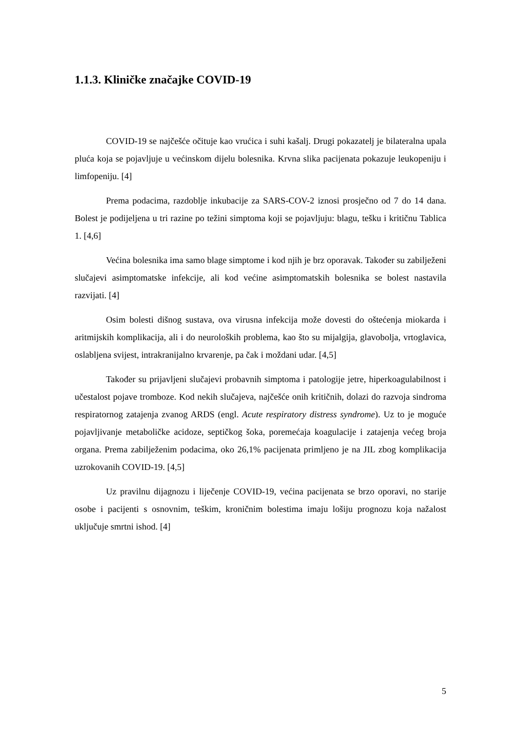1.1.3. Kliničke značajke COVID-19
COVID-19 se najčešće očituje kao vrućica i suhi kašalj. Drugi pokazatelj je bilateralna upala pluća koja se pojavljuje u većinskom dijelu bolesnika. Krvna slika pacijenata pokazuje leukopeniju i limfopeniju. [4]
Prema podacima, razdoblje inkubacije za SARS-COV-2 iznosi prosječno od 7 do 14 dana. Bolest je podijeljena u tri razine po težini simptoma koji se pojavljuju: blagu, tešku i kritičnu Tablica 1. [4,6]
Većina bolesnika ima samo blage simptome i kod njih je brz oporavak. Također su zabilježeni slučajevi asimptomatske infekcije, ali kod većine asimptomatskih bolesnika se bolest nastavila razvijati. [4]
Osim bolesti dišnog sustava, ova virusna infekcija može dovesti do oštećenja miokarda i aritmijskih komplikacija, ali i do neuroloških problema, kao što su mijalgija, glavobolja, vrtoglavica, oslabljena svijest, intrakranijalno krvarenje, pa čak i moždani udar. [4,5]
Također su prijavljeni slučajevi probavnih simptoma i patologije jetre, hiperkoagulabilnost i učestalost pojave tromboze. Kod nekih slučajeva, najčešće onih kritičnih, dolazi do razvoja sindroma respiratornog zatajenja zvanog ARDS (engl. Acute respiratory distress syndrome). Uz to je moguće pojavljivanje metaboličke acidoze, septičkog šoka, poremećaja koagulacije i zatajenja većeg broja organa. Prema zabilježenim podacima, oko 26,1% pacijenata primljeno je na JIL zbog komplikacija uzrokovanih COVID-19. [4,5]
Uz pravilnu dijagnozu i liječenje COVID-19, većina pacijenata se brzo oporavi, no starije osobe i pacijenti s osnovnim, teškim, kroničnim bolestima imaju lošiju prognozu koja nažalost uključuje smrtni ishod. [4]
5